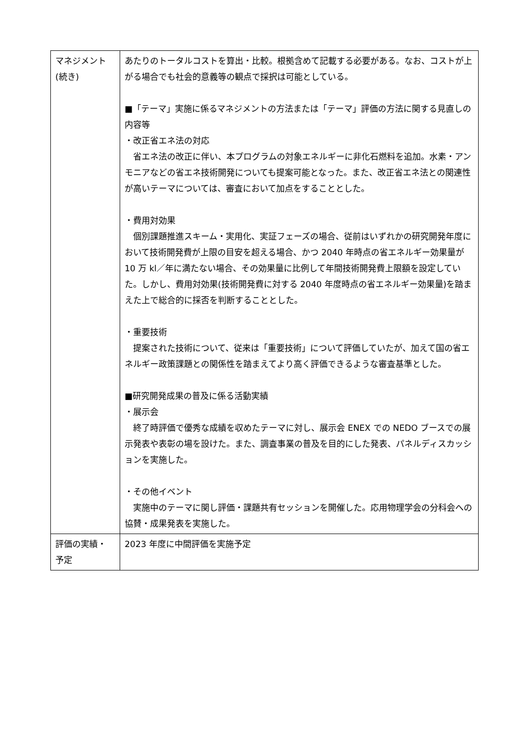| マネジメント (続き) | あたりのトータルコストを算出・比較。根拠含めて記載する必要がある。なお、コストが上がる場合でも社会的意義等の観点で採択は可能としている。 ■「テーマ」実施に係るマネジメントの方法または「テーマ」評価の方法に関する見直しの内容等 ・改正省エネ法の対応 省エネ法の改正に伴い、本プログラムの対象エネルギーに非化石燃料を追加。水素・アンモニアなどの省エネ技術開発についても提案可能となった。また、改正省エネ法との関連性が高いテーマについては、審査において加点をすることとした。 ・費用対効果 個別課題推進スキーム・実用化、実証フェーズの場合、従前はいずれかの研究開発年度において技術開発費が上限の目安を超える場合、かつ 2040 年時点の省エネルギー効果量が 10 万 kl／年に満たない場合、その効果量に比例して年間技術開発費上限額を設定していた。しかし、費用対効果(技術開発費に対する 2040 年度時点の省エネルギー効果量)を踏まえた上で総合的に採否を判断することとした。 ・重要技術 提案された技術について、従来は「重要技術」について評価していたが、加えて国の省エネルギー政策課題との関係性を踏まえてより高く評価できるような審査基準とした。 ■研究開発成果の普及に係る活動実績 ・展示会 終了時評価で優秀な成績を収めたテーマに対し、展示会 ENEX での NEDO ブースでの展示発表や表彰の場を設けた。また、調査事業の普及を目的にした発表、パネルディスカッションを実施した。 ・その他イベント 実施中のテーマに関し評価・課題共有セッションを開催した。応用物理学会の分科会への協賛・成果発表を実施した。 |
| 評価の実績・ 予定 | 2023 年度に中間評価を実施予定 |